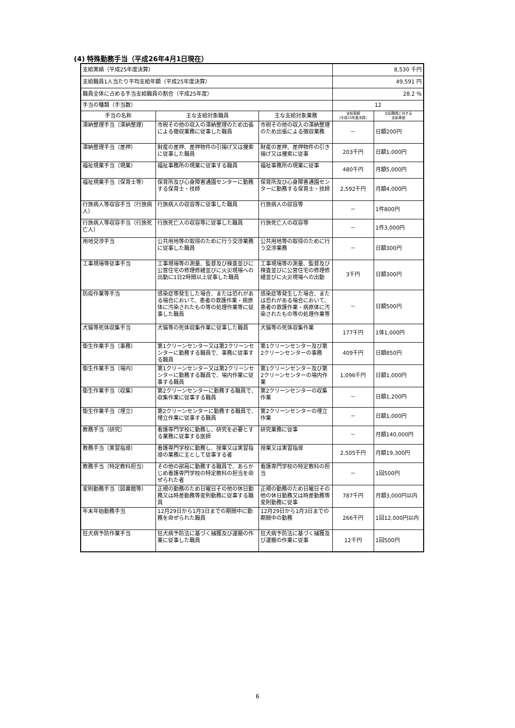(4) 特殊勤務手当（平成26年4月1日現在）
| 支給実績（平成25年度決算） | | | 8,530 千円 | |
| 支給職員1人当たり平均支給年額（平成25年度決算） | | | 49,591 円 | |
| 職員全体に占める手当支給職員の割合（平成25年度） | | | 28.2 % | |
| 手当の種類（手当数） | | | 12 | |
| 手当の名称 | 主な支給対象職員 | 主な支給対象業務 | 支給実績 (平成25年度決算) | 左記職員に対する 支給単価 |
| 滞納整理手当（滞納整理） | 市税その他の収入の滞納整理のため出張による徴収業務に従事した職員 | 市税その他の収入の滞納整理のため出張による徴収業務 | － | 日額200円 |
| 滞納整理手当（差押） | 財産の差押、差押物件の引揚げ又は捜索に従事した職員 | 財産の差押、差押物件の引き揚げ又は捜索に従事 | 203千円 | 日額1,000円 |
| 福祉現業手当（現業） | 福祉事務所の現業に従事する職員 | 福祉事務所の現業に従事 | 480千円 | 月額5,000円 |
| 福祉現業手当（保育士等） | 保育所及び心身障害通園センターに勤務する保育士・技師 | 保育所及び心身障害通園センターに勤務する保育士・技師 | 2,592千円 | 月額4,000円 |
| 行旅病人等収容手当（行旅病人） | 行旅病人の収容等に従事した職員 | 行旅病人の収容等 | － | 1件800円 |
| 行旅病人等収容手当（行旅死亡人） | 行旅死亡人の収容等に従事した職員 | 行旅死亡人の収容等 | － | 1件3,000円 |
| 用地交渉手当 | 公共用地等の取得のために行う交渉業務に従事した職員 | 公共用地等の取得のために行う交渉業務 | － | 日額300円 |
| 工事現場等従事手当 | 工事現場等の測量、監督及び検査並びに公営住宅の修理修繕並びに火災現場への出動に1日2時間以上従事した職員 | 工事現場等の測量、監督及び検査並びに公営住宅の修理修繕並びに火災現場への出動 | 3千円 | 日額300円 |
| 防疫作業等手当 | 感染症等発生した場合、または恐れがある場合において、患者の救護作業・病原体に汚染されたもの等の処理作業等に従事した職員 | 感染症等発生した場合、または恐れがある場合において、患者の救護作業・病原体に汚染されたもの等の処理作業等 | － | 日額500円 |
| 犬猫等死体収集手当 | 犬猫等の死体収集作業に従事した職員 | 犬猫等の死体収集作業 | 177千円 | 1体1,000円 |
| 衛生作業手当（事務） | 第1クリーンセンター又は第2クリーンセンターに勤務する職員で、事務に従事する職員 | 第1クリーンセンター及び第2クリーンセンターの事務 | 409千円 | 日額850円 |
| 衛生作業手当（場内） | 第1クリーンセンター又は第2クリーンセンターに勤務する職員で、場内作業に従事する職員 | 第1クリーンセンター及び第2クリーンセンターの場内作業 | 1,096千円 | 日額1,000円 |
| 衛生作業手当（収集） | 第2クリーンセンターに勤務する職員で、収集作業に従事する職員 | 第2クリーンセンターの収集作業 | － | 日額1,200円 |
| 衛生作業手当（埋立） | 第2クリーンセンターに勤務する職員で、埋立作業に従事する職員 | 第2クリーンセンターの埋立作業 | － | 日額1,000円 |
| 教務手当（研究） | 看護専門学校に勤務し、研究を必要とする業務に従事する医師 | 研究業務に従事 | － | 月額140,000円 |
| 教務手当（実習指導） | 看護専門学校に勤務し、授業又は実習指導の業務に主として従事する者 | 授業又は実習指導 | 2,505千円 | 月額19,300円 |
| 教務手当（特定教科担当） | その他の部局に勤務する職員で、あらかじめ看護専門学校の特定教科の担当を命ぜられた者 | 看護専門学校の特定教科の担当 | － | 1回500円 |
| 変則勤務手当（図書館等） | 正規の勤務のため日曜日その他の休日勤務又は時差勤務等変則勤務に従事する職員 | 正規の勤務のため日曜日その他の休日勤務又は時差勤務等変則勤務に従事 | 787千円 | 月額3,000円以内 |
| 年末年始勤務手当 | 12月29日から1月3日までの期間中に勤務を命ぜられた職員 | 12月29日から1月3日までの期間中の勤務 | 266千円 | 1回12,000円以内 |
| 狂犬病予防作業手当 | 狂犬病予防法に基づく捕獲及び運搬の作業に従事した職員 | 狂犬病予防法に基づく捕獲及び運搬の作業に従事 | 12千円 | 1回500円 |
6